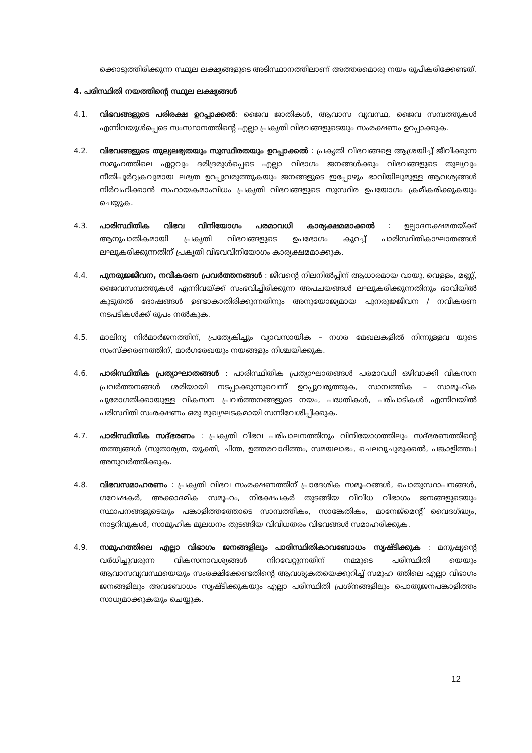ക്കൊടുത്തിരിക്കുന്ന സ്ഥൂല ലക്ഷ്യങ്ങളുടെ അടിസ്ഥാനത്തിലാണ് അത്തരമൊരു നയം രൂപീകരിക്കേണ്ടത്.
4. പരിസ്ഥിതി നയത്തിന്റെ സ്ഥൂല ലക്ഷ്യങ്ങൾ
4.1. വിഭവങ്ങളുടെ പരിരക്ഷ ഉറപ്പാക്കൽ: ജൈവ ജാതികൾ, ആവാസ വ്യവസ്ഥ, ജൈവ സമ്പത്തുകൾ എന്നിവയുൾപ്പെടെ സംസ്ഥാനത്തിന്റെ എല്ലാ പ്രകൃതി വിഭവങ്ങളുടെയും സംരക്ഷണം ഉറപ്പാക്കുക.
4.2. വിഭവങ്ങളുടെ തുല്യലഭ്യതയും സുസ്ഥിരതയും ഉറപ്പാക്കൽ : പ്രകൃതി വിഭവങ്ങളെ ആശ്രയിച്ച് ജീവിക്കുന്ന സമൂഹത്തിലെ ഏറ്റവും ദരിദ്രരുൾപ്പെടെ എല്ലാ വിഭാഗം ജനങ്ങൾക്കും വിഭവങ്ങളുടെ തുല്യവും നീതിപൂർവ്വകവുമായ ലഭ്യത ഉറപ്പുവരുത്തുകയും ജനങ്ങളുടെ ഇപ്പോഴും ഭാവിയിലുമുള്ള ആവശ്യങ്ങൾ നിർവഹിക്കാൻ സഹായകമാംവിധം പ്രകൃതി വിഭവങ്ങളുടെ സുസ്ഥിര ഉപയോഗം ക്രമീകരിക്കുകയും ചെയ്യുക.
4.3. പാരിസ്ഥിതിക വിഭവ വിനിയോഗം പരമാവധി കാര്യക്ഷമമാക്കൽ : ഉല്പാദനക്ഷമതയ്ക്ക് ആനുപാതികമായി പ്രകൃതി വിഭവങ്ങളുടെ ഉപഭോഗം കുറച്ച് പാരിസ്ഥിതികാഘാതങ്ങൾ ലഘൂകരിക്കുന്നതിന് പ്രകൃതി വിഭവവിനിയോഗം കാര്യക്ഷമമാക്കുക.
4.4. പുനരുജ്ജീവന, നവീകരണ പ്രവർത്തനങ്ങൾ : ജീവന്റെ നിലനിൽപ്പിന് ആധാരമായ വായു, വെള്ളം, മണ്ണ്, ജൈവസമ്പത്തുകൾ എന്നിവയ്ക്ക് സംഭവിച്ചിരിക്കുന്ന അപചയങ്ങൾ ലഘൂകരിക്കുന്നതിനും ഭാവിയിൽ കൂടുതൽ ദോഷങ്ങൾ ഉണ്ടാകാതിരിക്കുന്നതിനും അനുയോജ്യമായ പുനരുജ്ജീവന / നവീകരണ നടപടികൾക്ക് രൂപം നൽകുക.
4.5. മാലിന്യ നിർമാർജനത്തിന്, പ്രത്യേകിച്ചും വ്യാവസായിക – നഗര മേഖലകളിൽ നിന്നുള്ളവ യുടെ സംസ്ക്കരണത്തിന്, മാർഗരേഖയും നയങ്ങളും നിശ്ചയിക്കുക.
4.6. പാരിസ്ഥിതിക പ്രത്യാഘാതങ്ങൾ : പാരിസ്ഥിതിക പ്രത്യാഘാതങ്ങൾ പരമാവധി ഒഴിവാക്കി വികസന പ്രവർത്തനങ്ങൾ ശരിയായി നടപ്പാക്കുന്നുവെന്ന് ഉറപ്പുവരുത്തുക, സാമ്പത്തിക – സാമൂഹിക പുരോഗതിക്കായുള്ള വികസന പ്രവർത്തനങ്ങളുടെ നയം, പദ്ധതികൾ, പരിപാടികൾ എന്നിവയിൽ പരിസ്ഥിതി സംരക്ഷണം ഒരു മുഖ്യഘടകമായി സന്നിവേശിപ്പിക്കുക.
4.7. പാരിസ്ഥിതിക സദ്ഭരണം : പ്രകൃതി വിഭവ പരിപാലനത്തിനും വിനിയോഗത്തിലും സദ്ഭരണത്തിന്റെ തത്ത്വങ്ങൾ (സുതാര്യത, യുക്തി, ചിന്ത, ഉത്തരവാദിത്തം, സമയലാഭം, ചെലവുചുരുക്കൽ, പങ്കാളിത്തം) അനുവർത്തിക്കുക.
4.8. വിഭവസമാഹരണം : പ്രകൃതി വിഭവ സംരക്ഷണത്തിന് പ്രാദേശിക സമൂഹങ്ങൾ, പൊതുസ്ഥാപനങ്ങൾ, ഗവേഷകർ, അക്കാദമിക സമൂഹം, നിക്ഷേപകർ തുടങ്ങിയ വിവിധ വിഭാഗം ജനങ്ങളുടെയും സ്ഥാപനങ്ങളുടെയും പങ്കാളിത്തത്തോടെ സാമ്പത്തികം, സാങ്കേതികം, മാനേജ്മെന്റ് വൈദഗ്ദ്ധ്യം, നാട്ടറിവുകൾ, സാമൂഹിക മൂലധനം തുടങ്ങിയ വിവിധതരം വിഭവങ്ങൾ സമാഹരിക്കുക.
4.9. സമൂഹത്തിലെ എല്ലാ വിഭാഗം ജനങ്ങളിലും പാരിസ്ഥിതികാവബോധം സൃഷ്ടിക്കുക : മനുഷ്യന്റെ വർധിച്ചുവരുന്ന വികസനാവശ്യങ്ങൾ നിറവേറ്റുന്നതിന് നമ്മുടെ പരിസ്ഥിതി യെയും ആവാസവ്യവസ്ഥയെയും സംരക്ഷിക്കേണ്ടതിന്റെ ആവശ്യകതയെക്കുറിച്ച് സമൂഹ ത്തിലെ എല്ലാ വിഭാഗം ജനങ്ങളിലും അവബോധം സൃഷ്ടിക്കുകയും എല്ലാ പരിസ്ഥിതി പ്രശ്നങ്ങളിലും പൊതുജനപങ്കാളിത്തം സാധ്യമാക്കുകയും ചെയ്യുക.
12